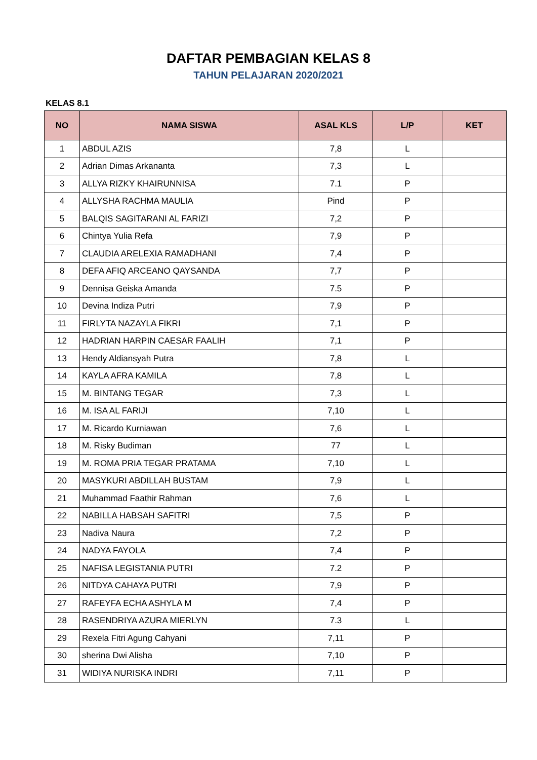DAFTAR PEMBAGIAN KELAS 8
TAHUN PELAJARAN 2020/2021
KELAS 8.1
| NO | NAMA SISWA | ASAL KLS | L/P | KET |
| --- | --- | --- | --- | --- |
| 1 | ABDUL AZIS | 7,8 | L | |
| 2 | Adrian Dimas Arkananta | 7,3 | L | |
| 3 | ALLYA RIZKY KHAIRUNNISA | 7.1 | P | |
| 4 | ALLYSHA RACHMA MAULIA | Pind | P | |
| 5 | BALQIS SAGITARANI AL FARIZI | 7,2 | P | |
| 6 | Chintya Yulia Refa | 7,9 | P | |
| 7 | CLAUDIA ARELEXIA RAMADHANI | 7,4 | P | |
| 8 | DEFA AFIQ ARCEANO QAYSANDA | 7,7 | P | |
| 9 | Dennisa Geiska Amanda | 7.5 | P | |
| 10 | Devina Indiza Putri | 7,9 | P | |
| 11 | FIRLYTA NAZAYLA FIKRI | 7,1 | P | |
| 12 | HADRIAN HARPIN CAESAR FAALIH | 7,1 | P | |
| 13 | Hendy Aldiansyah Putra | 7,8 | L | |
| 14 | KAYLA AFRA KAMILA | 7,8 | L | |
| 15 | M. BINTANG TEGAR | 7,3 | L | |
| 16 | M. ISA AL FARIJI | 7,10 | L | |
| 17 | M. Ricardo Kurniawan | 7,6 | L | |
| 18 | M. Risky Budiman | 77 | L | |
| 19 | M. ROMA PRIA TEGAR PRATAMA | 7,10 | L | |
| 20 | MASYKURI ABDILLAH BUSTAM | 7,9 | L | |
| 21 | Muhammad Faathir Rahman | 7,6 | L | |
| 22 | NABILLA HABSAH SAFITRI | 7,5 | P | |
| 23 | Nadiva Naura | 7,2 | P | |
| 24 | NADYA FAYOLA | 7,4 | P | |
| 25 | NAFISA LEGISTANIA PUTRI | 7.2 | P | |
| 26 | NITDYA CAHAYA PUTRI | 7,9 | P | |
| 27 | RAFEYFA ECHA ASHYLA M | 7,4 | P | |
| 28 | RASENDRIYA AZURA MIERLYN | 7.3 | L | |
| 29 | Rexela Fitri Agung Cahyani | 7,11 | P | |
| 30 | sherina Dwi Alisha | 7,10 | P | |
| 31 | WIDIYA NURISKA INDRI | 7,11 | P | |